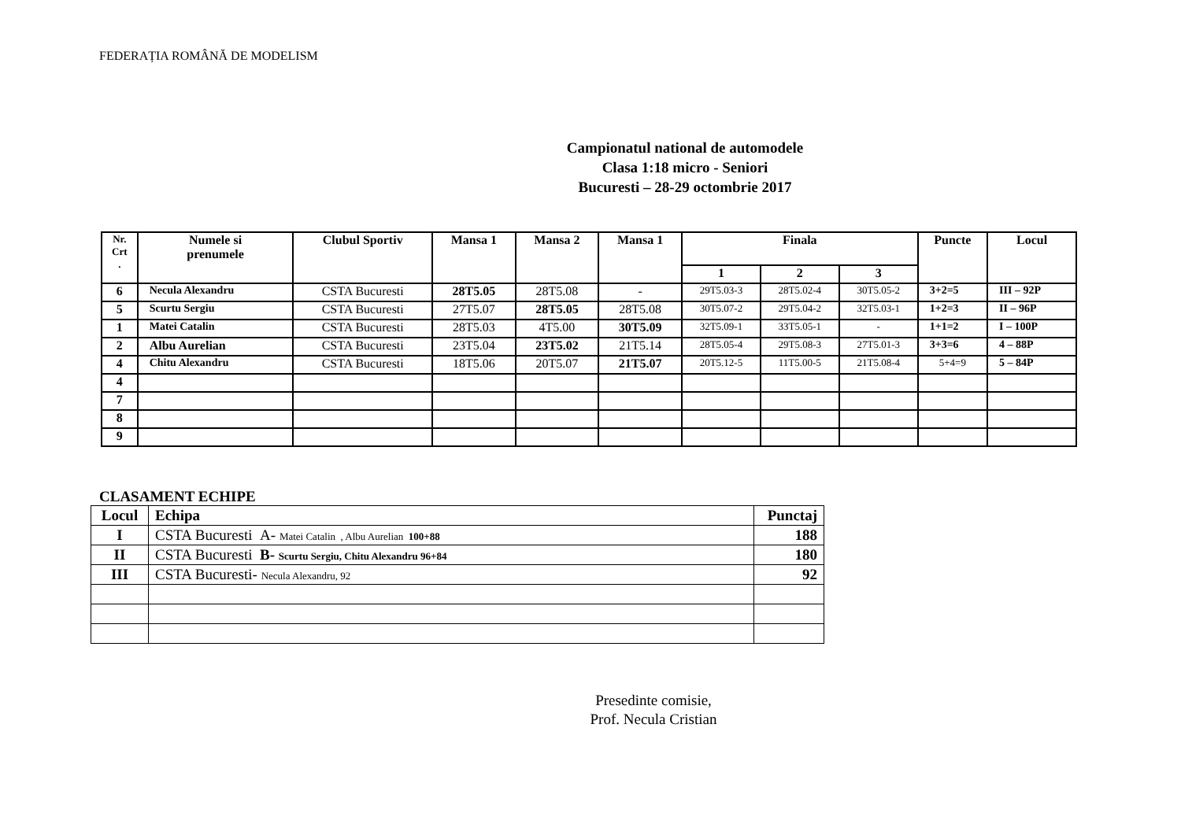FEDERAȚIA ROMÂNĂ DE MODELISM
Campionatul national de automodele
Clasa 1:18 micro - Seniori
Bucuresti – 28-29 octombrie 2017
| Nr. Crt . | Numele si prenumele | Clubul Sportiv | Mansa 1 | Mansa 2 | Mansa 1 | Finala | | | Puncte | Locul |
| --- | --- | --- | --- | --- | --- | --- | --- | --- | --- | --- |
| | | | | | | 1 | 2 | 3 | | |
| 6 | Necula Alexandru | CSTA Bucuresti | 28T5.05 | 28T5.08 | - | 29T5.03-3 | 28T5.02-4 | 30T5.05-2 | 3+2=5 | III – 92P |
| 5 | Scurtu Sergiu | CSTA Bucuresti | 27T5.07 | 28T5.05 | 28T5.08 | 30T5.07-2 | 29T5.04-2 | 32T5.03-1 | 1+2=3 | II – 96P |
| 1 | Matei Catalin | CSTA Bucuresti | 28T5.03 | 4T5.00 | 30T5.09 | 32T5.09-1 | 33T5.05-1 | - | 1+1=2 | I – 100P |
| 2 | Albu Aurelian | CSTA Bucuresti | 23T5.04 | 23T5.02 | 21T5.14 | 28T5.05-4 | 29T5.08-3 | 27T5.01-3 | 3+3=6 | 4 – 88P |
| 4 | Chitu Alexandru | CSTA Bucuresti | 18T5.06 | 20T5.07 | 21T5.07 | 20T5.12-5 | 11T5.00-5 | 21T5.08-4 | 5+4=9 | 5 – 84P |
| 4 | | | | | | | | | | |
| 7 | | | | | | | | | | |
| 8 | | | | | | | | | | |
| 9 | | | | | | | | | | |
CLASAMENT ECHIPE
| Locul | Echipa | Punctaj |
| I | CSTA Bucuresti A- Matei Catalin , Albu Aurelian 100+88 | 188 |
| II | CSTA Bucuresti B- Scurtu Sergiu, Chitu Alexandru 96+84 | 180 |
| III | CSTA Bucuresti- Necula Alexandru, 92 | 92 |
Presedinte comisie,
Prof. Necula Cristian